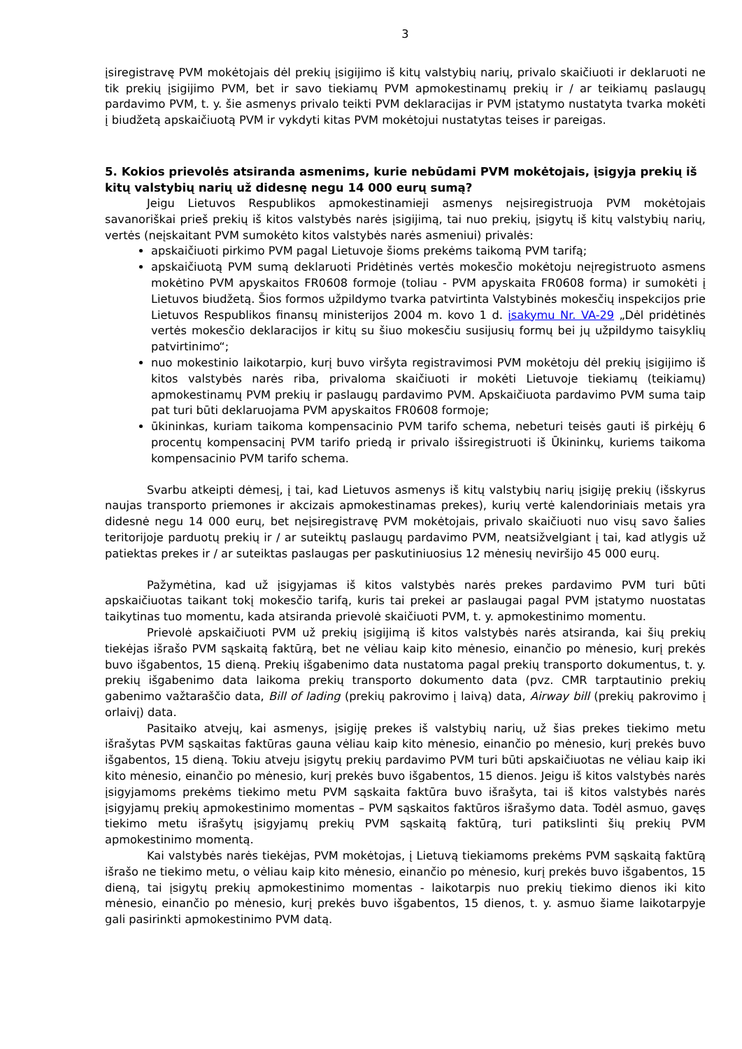3
įsiregistravę PVM mokėtojais dėl prekių įsigijimo iš kitų valstybių narių, privalo skaičiuoti ir deklaruoti ne tik prekių įsigijimo PVM, bet ir savo tiekiamų PVM apmokestinamų prekių ir / ar teikiamų paslaugų pardavimo PVM, t. y. šie asmenys privalo teikti PVM deklaracijas ir PVM įstatymo nustatyta tvarka mokėti į biudžetą apskaičiuotą PVM ir vykdyti kitas PVM mokėtojui nustatytas teises ir pareigas.
5. Kokios prievolės atsiranda asmenims, kurie nebūdami PVM mokėtojais, įsigyja prekių iš kitų valstybių narių už didesnę negu 14 000 eurų sumą?
Jeigu Lietuvos Respublikos apmokestinamieji asmenys neįsiregistruoja PVM mokėtojais savanoriškai prieš prekių iš kitos valstybės narės įsigijimą, tai nuo prekių, įsigytų iš kitų valstybių narių, vertės (neįskaitant PVM sumokėto kitos valstybės narės asmeniui) privalės:
apskaičiuoti pirkimo PVM pagal Lietuvoje šioms prekėms taikomą PVM tarifą;
apskaičiuotą PVM sumą deklaruoti Pridėtinės vertės mokesčio mokėtoju neįregistruoto asmens mokėtino PVM apyskaitos FR0608 formoje (toliau - PVM apyskaita FR0608 forma) ir sumokėti į Lietuvos biudžetą. Šios formos užpildymo tvarka patvirtinta Valstybinės mokesčių inspekcijos prie Lietuvos Respublikos finansų ministerijos 2004 m. kovo 1 d. įsakymu Nr. VA-29 „Dėl pridėtinės vertės mokesčio deklaracijos ir kitų su šiuo mokesčiu susijusių formų bei jų užpildymo taisyklių patvirtinimo“;
nuo mokestinio laikotarpio, kurį buvo viršyta registravimosi PVM mokėtoju dėl prekių įsigijimo iš kitos valstybės narės riba, privaloma skaičiuoti ir mokėti Lietuvoje tiekiamų (teikiamų) apmokestinamų PVM prekių ir paslaugų pardavimo PVM. Apskaičiuota pardavimo PVM suma taip pat turi būti deklaruojama PVM apyskaitos FR0608 formoje;
ūkininkas, kuriam taikoma kompensacinio PVM tarifo schema, nebeturi teisės gauti iš pirkėjų 6 procentų kompensacinį PVM tarifo priedą ir privalo išsiregistruoti iš Ūkininkų, kuriems taikoma kompensacinio PVM tarifo schema.
Svarbu atkeipti dėmesį, į tai, kad Lietuvos asmenys iš kitų valstybių narių įsigiję prekių (išskyrus naujas transporto priemones ir akcizais apmokestinamas prekes), kurių vertė kalendoriniais metais yra didesnė negu 14 000 eurų, bet neįsiregistravę PVM mokėtojais, privalo skaičiuoti nuo visų savo šalies teritorijoje parduotų prekių ir / ar suteiktų paslaugų pardavimo PVM, neatsižvelgiant į tai, kad atlygis už patiektas prekes ir / ar suteiktas paslaugas per paskutiniuosius 12 mėnesių neviršijo 45 000 eurų.
Pažymėtina, kad už įsigyjamas iš kitos valstybės narės prekes pardavimo PVM turi būti apskaičiuotas taikant tokį mokesčio tarifą, kuris tai prekei ar paslaugai pagal PVM įstatymo nuostatas taikytinas tuo momentu, kada atsiranda prievolė skaičiuoti PVM, t. y. apmokestinimo momentu.
Prievolė apskaičiuoti PVM už prekių įsigijimą iš kitos valstybės narės atsiranda, kai šių prekių tiekėjas išrašo PVM sąskaitą faktūrą, bet ne vėliau kaip kito mėnesio, einančio po mėnesio, kurį prekės buvo išgabentos, 15 dieną. Prekių išgabenimo data nustatoma pagal prekių transporto dokumentus, t. y. prekių išgabenimo data laikoma prekių transporto dokumento data (pvz. CMR tarptautinio prekių gabenimo važtaraščio data, Bill of lading (prekių pakrovimo į laivą) data, Airway bill (prekių pakrovimo į orlaivį) data.
Pasitaiko atvejų, kai asmenys, įsigiję prekes iš valstybių narių, už šias prekes tiekimo metu išrašytas PVM sąskaitas faktūras gauna vėliau kaip kito mėnesio, einančio po mėnesio, kurį prekės buvo išgabentos, 15 dieną. Tokiu atveju įsigytų prekių pardavimo PVM turi būti apskaičiuotas ne vėliau kaip iki kito mėnesio, einančio po mėnesio, kurį prekės buvo išgabentos, 15 dienos. Jeigu iš kitos valstybės narės įsigyjamoms prekėms tiekimo metu PVM sąskaita faktūra buvo išrašyta, tai iš kitos valstybės narės įsigyjamų prekių apmokestinimo momentas – PVM sąskaitos faktūros išrašymo data. Todėl asmuo, gavęs tiekimo metu išrašytų įsigyjamų prekių PVM sąskaitą faktūrą, turi patikslinti šių prekių PVM apmokestinimo momentą.
Kai valstybės narės tiekėjas, PVM mokėtojas, į Lietuvą tiekiamoms prekėms PVM sąskaitą faktūrą išrašo ne tiekimo metu, o vėliau kaip kito mėnesio, einančio po mėnesio, kurį prekės buvo išgabentos, 15 dieną, tai įsigytų prekių apmokestinimo momentas - laikotarpis nuo prekių tiekimo dienos iki kito mėnesio, einančio po mėnesio, kurį prekės buvo išgabentos, 15 dienos, t. y. asmuo šiame laikotarpyje gali pasirinkti apmokestinimo PVM datą.